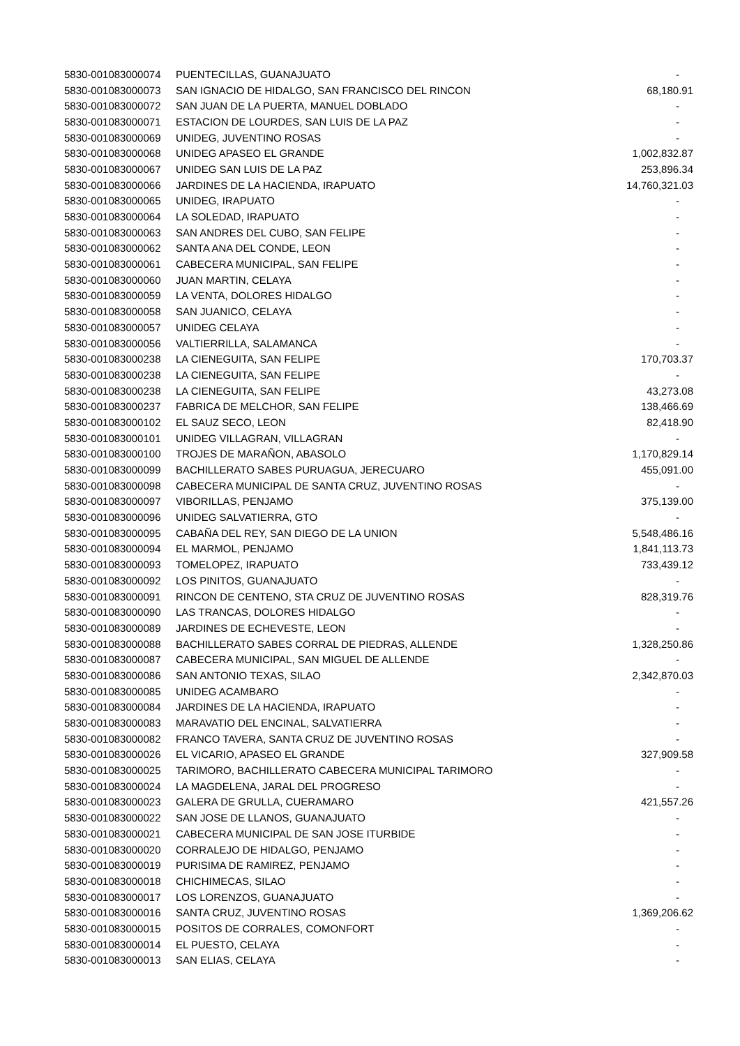| 5830-001083000074 | PUENTECILLAS, GUANAJUATO | - |
| 5830-001083000073 | SAN IGNACIO DE HIDALGO, SAN FRANCISCO DEL RINCON | 68,180.91 |
| 5830-001083000072 | SAN JUAN DE LA PUERTA, MANUEL DOBLADO | - |
| 5830-001083000071 | ESTACION DE LOURDES, SAN LUIS DE LA PAZ | - |
| 5830-001083000069 | UNIDEG, JUVENTINO ROSAS | - |
| 5830-001083000068 | UNIDEG APASEO EL GRANDE | 1,002,832.87 |
| 5830-001083000067 | UNIDEG SAN LUIS DE LA PAZ | 253,896.34 |
| 5830-001083000066 | JARDINES DE LA HACIENDA, IRAPUATO | 14,760,321.03 |
| 5830-001083000065 | UNIDEG, IRAPUATO | - |
| 5830-001083000064 | LA SOLEDAD, IRAPUATO | - |
| 5830-001083000063 | SAN ANDRES DEL CUBO, SAN FELIPE | - |
| 5830-001083000062 | SANTA ANA DEL CONDE, LEON | - |
| 5830-001083000061 | CABECERA MUNICIPAL, SAN FELIPE | - |
| 5830-001083000060 | JUAN MARTIN, CELAYA | - |
| 5830-001083000059 | LA VENTA, DOLORES HIDALGO | - |
| 5830-001083000058 | SAN JUANICO, CELAYA | - |
| 5830-001083000057 | UNIDEG CELAYA | - |
| 5830-001083000056 | VALTIERRILLA, SALAMANCA | - |
| 5830-001083000238 | LA CIENEGUITA, SAN FELIPE | 170,703.37 |
| 5830-001083000238 | LA CIENEGUITA, SAN FELIPE | - |
| 5830-001083000238 | LA CIENEGUITA, SAN FELIPE | 43,273.08 |
| 5830-001083000237 | FABRICA DE MELCHOR, SAN FELIPE | 138,466.69 |
| 5830-001083000102 | EL SAUZ SECO, LEON | 82,418.90 |
| 5830-001083000101 | UNIDEG VILLAGRAN, VILLAGRAN | - |
| 5830-001083000100 | TROJES DE MARAÑON, ABASOLO | 1,170,829.14 |
| 5830-001083000099 | BACHILLERATO SABES PURUAGUA, JERECUARO | 455,091.00 |
| 5830-001083000098 | CABECERA MUNICIPAL DE SANTA CRUZ, JUVENTINO ROSAS | - |
| 5830-001083000097 | VIBORILLAS, PENJAMO | 375,139.00 |
| 5830-001083000096 | UNIDEG SALVATIERRA, GTO | - |
| 5830-001083000095 | CABAÑA DEL REY, SAN DIEGO DE LA UNION | 5,548,486.16 |
| 5830-001083000094 | EL MARMOL, PENJAMO | 1,841,113.73 |
| 5830-001083000093 | TOMELOPEZ, IRAPUATO | 733,439.12 |
| 5830-001083000092 | LOS PINITOS, GUANAJUATO | - |
| 5830-001083000091 | RINCON DE CENTENO, STA CRUZ DE JUVENTINO ROSAS | 828,319.76 |
| 5830-001083000090 | LAS TRANCAS, DOLORES HIDALGO | - |
| 5830-001083000089 | JARDINES DE ECHEVESTE, LEON | - |
| 5830-001083000088 | BACHILLERATO SABES CORRAL DE PIEDRAS, ALLENDE | 1,328,250.86 |
| 5830-001083000087 | CABECERA MUNICIPAL, SAN MIGUEL DE ALLENDE | - |
| 5830-001083000086 | SAN ANTONIO TEXAS, SILAO | 2,342,870.03 |
| 5830-001083000085 | UNIDEG ACAMBARO | - |
| 5830-001083000084 | JARDINES DE LA HACIENDA, IRAPUATO | - |
| 5830-001083000083 | MARAVATIO DEL ENCINAL, SALVATIERRA | - |
| 5830-001083000082 | FRANCO TAVERA, SANTA CRUZ DE JUVENTINO ROSAS | - |
| 5830-001083000026 | EL VICARIO, APASEO EL GRANDE | 327,909.58 |
| 5830-001083000025 | TARIMORO, BACHILLERATO CABECERA MUNICIPAL TARIMORO | - |
| 5830-001083000024 | LA MAGDELENA, JARAL DEL PROGRESO | - |
| 5830-001083000023 | GALERA DE GRULLA, CUERAMARO | 421,557.26 |
| 5830-001083000022 | SAN JOSE DE LLANOS, GUANAJUATO | - |
| 5830-001083000021 | CABECERA MUNICIPAL DE SAN JOSE ITURBIDE | - |
| 5830-001083000020 | CORRALEJO DE HIDALGO, PENJAMO | - |
| 5830-001083000019 | PURISIMA DE RAMIREZ, PENJAMO | - |
| 5830-001083000018 | CHICHIMECAS, SILAO | - |
| 5830-001083000017 | LOS LORENZOS, GUANAJUATO | - |
| 5830-001083000016 | SANTA CRUZ, JUVENTINO ROSAS | 1,369,206.62 |
| 5830-001083000015 | POSITOS DE CORRALES, COMONFORT | - |
| 5830-001083000014 | EL PUESTO, CELAYA | - |
| 5830-001083000013 | SAN ELIAS, CELAYA | - |